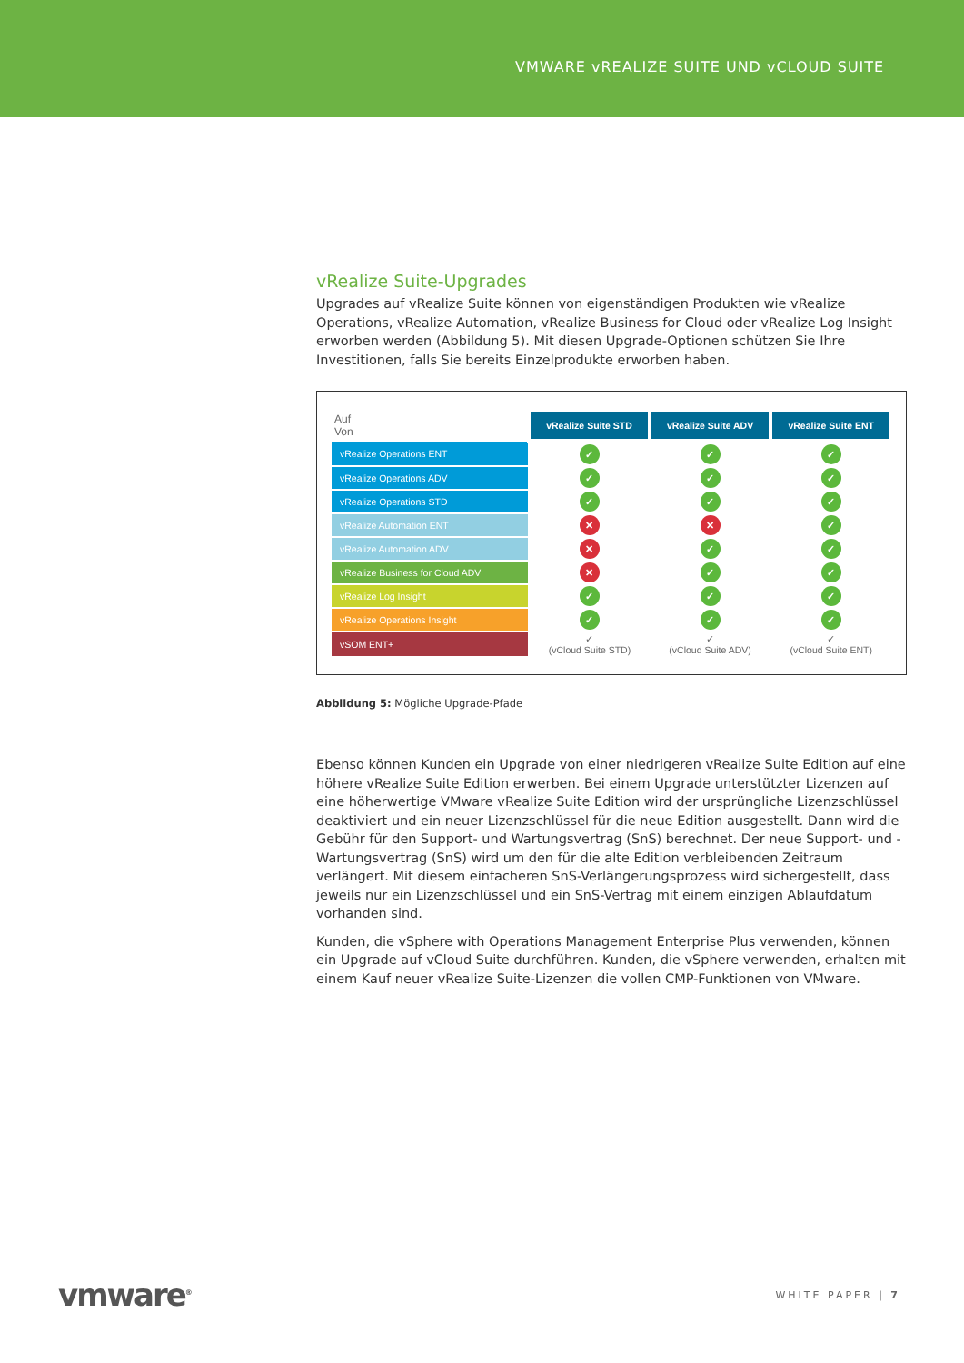VMWARE vREALIZE SUITE UND vCLOUD SUITE
vRealize Suite-Upgrades
Upgrades auf vRealize Suite können von eigenständigen Produkten wie vRealize Operations, vRealize Automation, vRealize Business for Cloud oder vRealize Log Insight erworben werden (Abbildung 5). Mit diesen Upgrade-Optionen schützen Sie Ihre Investitionen, falls Sie bereits Einzelprodukte erworben haben.
| Auf Von | vRealize Suite STD | vRealize Suite ADV | vRealize Suite ENT |
| vRealize Operations ENT | ✓ | ✓ | ✓ |
| vRealize Operations ADV | ✓ | ✓ | ✓ |
| vRealize Operations STD | ✓ | ✓ | ✓ |
| vRealize Automation ENT | ✕ | ✕ | ✓ |
| vRealize Automation ADV | ✕ | ✓ | ✓ |
| vRealize Business for Cloud ADV | ✕ | ✓ | ✓ |
| vRealize Log Insight | ✓ | ✓ | ✓ |
| vRealize Operations Insight | ✓ | ✓ | ✓ |
| vSOM ENT+ | ✓ (vCloud Suite STD) | ✓ (vCloud Suite ADV) | ✓ (vCloud Suite ENT) |
Abbildung 5: Mögliche Upgrade-Pfade
Ebenso können Kunden ein Upgrade von einer niedrigeren vRealize Suite Edition auf eine höhere vRealize Suite Edition erwerben. Bei einem Upgrade unterstützter Lizenzen auf eine höherwertige VMware vRealize Suite Edition wird der ursprüngliche Lizenzschlüssel deaktiviert und ein neuer Lizenzschlüssel für die neue Edition ausgestellt. Dann wird die Gebühr für den Support- und Wartungsvertrag (SnS) berechnet. Der neue Support- und -Wartungsvertrag (SnS) wird um den für die alte Edition verbleibenden Zeitraum verlängert. Mit diesem einfacheren SnS-Verlängerungsprozess wird sichergestellt, dass jeweils nur ein Lizenzschlüssel und ein SnS-Vertrag mit einem einzigen Ablaufdatum vorhanden sind.
Kunden, die vSphere with Operations Management Enterprise Plus verwenden, können ein Upgrade auf vCloud Suite durchführen. Kunden, die vSphere verwenden, erhalten mit einem Kauf neuer vRealize Suite-Lizenzen die vollen CMP-Funktionen von VMware.
vmware<sup>®</sup> WHITE PAPER | 7